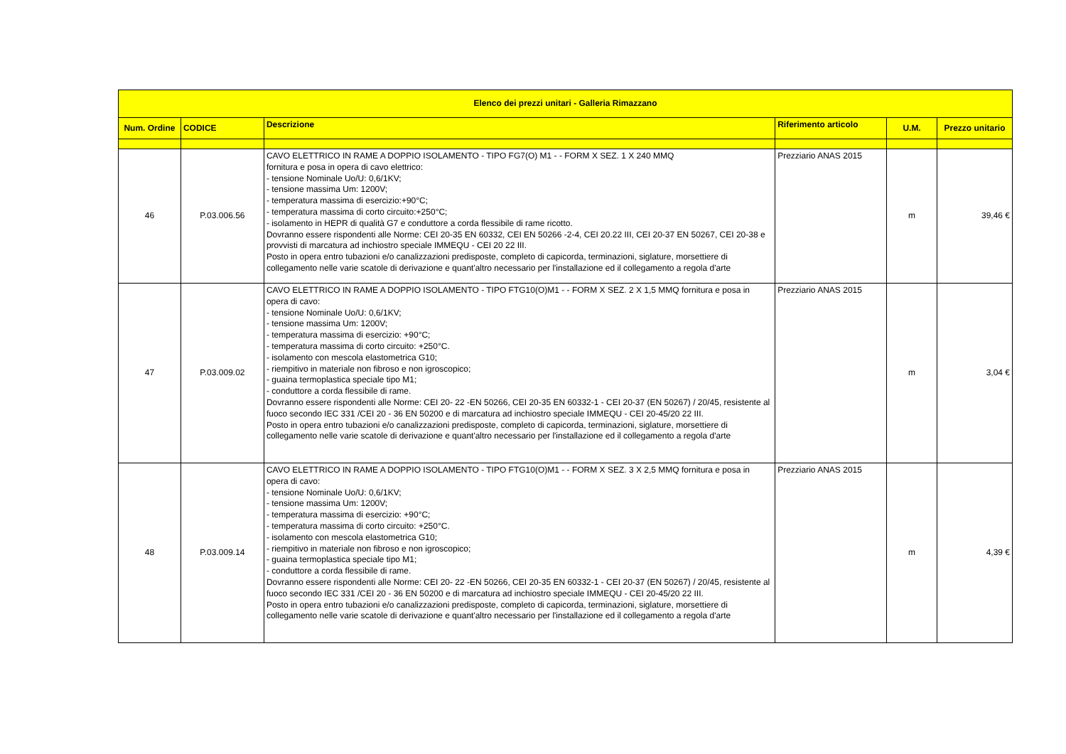| Elenco dei prezzi unitari - Galleria Rimazzano | | | | | |
| --- | --- | --- | --- | --- | --- |
| Num. Ordine | CODICE | Descrizione | Riferimento articolo | U.M. | Prezzo unitario |
| 46 | P.03.006.56 | CAVO ELETTRICO IN RAME A DOPPIO ISOLAMENTO - TIPO FG7(O) M1 - - FORM X SEZ. 1 X 240 MMQ fornitura e posa in opera di cavo elettrico: - tensione Nominale Uo/U: 0,6/1KV; - tensione massima Um: 1200V; - temperatura massima di esercizio:+90°C; - temperatura massima di corto circuito:+250°C; - isolamento in HEPR di qualità G7 e conduttore a corda flessibile di rame ricotto. Dovranno essere rispondenti alle Norme: CEI 20-35 EN 60332, CEI EN 50266 -2-4, CEI 20.22 III, CEI 20-37 EN 50267, CEI 20-38 e provvisti di marcatura ad inchiostro speciale IMMEQU - CEI 20 22 III. Posto in opera entro tubazioni e/o canalizzazioni predisposte, completo di capicorda, terminazioni, siglature, morsettiere di collegamento nelle varie scatole di derivazione e quant'altro necessario per l'installazione ed il collegamento a regola d'arte | Prezziario ANAS 2015 | m | 39,46 € |
| 47 | P.03.009.02 | CAVO ELETTRICO IN RAME A DOPPIO ISOLAMENTO - TIPO FTG10(O)M1 - - FORM X SEZ. 2 X 1,5 MMQ fornitura e posa in opera di cavo: - tensione Nominale Uo/U: 0,6/1KV; - tensione massima Um: 1200V; - temperatura massima di esercizio: +90°C; - temperatura massima di corto circuito: +250°C. - isolamento con mescola elastometrica G10; - riempitivo in materiale non fibroso e non igroscopico; - guaina termoplastica speciale tipo M1; - conduttore a corda flessibile di rame. Dovranno essere rispondenti alle Norme: CEI 20- 22 -EN 50266, CEI 20-35 EN 60332-1 - CEI 20-37 (EN 50267) / 20/45, resistente al fuoco secondo IEC 331 /CEI 20 - 36 EN 50200 e di marcatura ad inchiostro speciale IMMEQU - CEI 20-45/20 22 III. Posto in opera entro tubazioni e/o canalizzazioni predisposte, completo di capicorda, terminazioni, siglature, morsettiere di collegamento nelle varie scatole di derivazione e quant'altro necessario per l'installazione ed il collegamento a regola d'arte | Prezziario ANAS 2015 | m | 3,04 € |
| 48 | P.03.009.14 | CAVO ELETTRICO IN RAME A DOPPIO ISOLAMENTO - TIPO FTG10(O)M1 - - FORM X SEZ. 3 X 2,5 MMQ fornitura e posa in opera di cavo: - tensione Nominale Uo/U: 0,6/1KV; - tensione massima Um: 1200V; - temperatura massima di esercizio: +90°C; - temperatura massima di corto circuito: +250°C. - isolamento con mescola elastometrica G10; - riempitivo in materiale non fibroso e non igroscopico; - guaina termoplastica speciale tipo M1; - conduttore a corda flessibile di rame. Dovranno essere rispondenti alle Norme: CEI 20- 22 -EN 50266, CEI 20-35 EN 60332-1 - CEI 20-37 (EN 50267) / 20/45, resistente al fuoco secondo IEC 331 /CEI 20 - 36 EN 50200 e di marcatura ad inchiostro speciale IMMEQU - CEI 20-45/20 22 III. Posto in opera entro tubazioni e/o canalizzazioni predisposte, completo di capicorda, terminazioni, siglature, morsettiere di collegamento nelle varie scatole di derivazione e quant'altro necessario per l'installazione ed il collegamento a regola d'arte | Prezziario ANAS 2015 | m | 4,39 € |